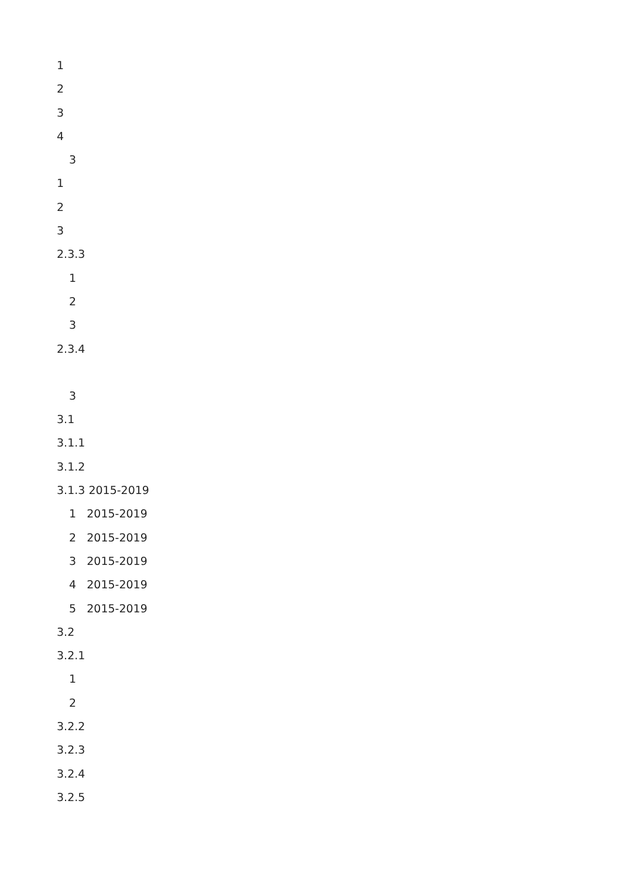1
2
3
4
3
1
2
3
2.3.3
1
2
3
2.3.4
3
3.1
3.1.1
3.1.2
3.1.3 2015-2019
1 2015-2019
2 2015-2019
3 2015-2019
4 2015-2019
5 2015-2019
3.2
3.2.1
1
2
3.2.2
3.2.3
3.2.4
3.2.5